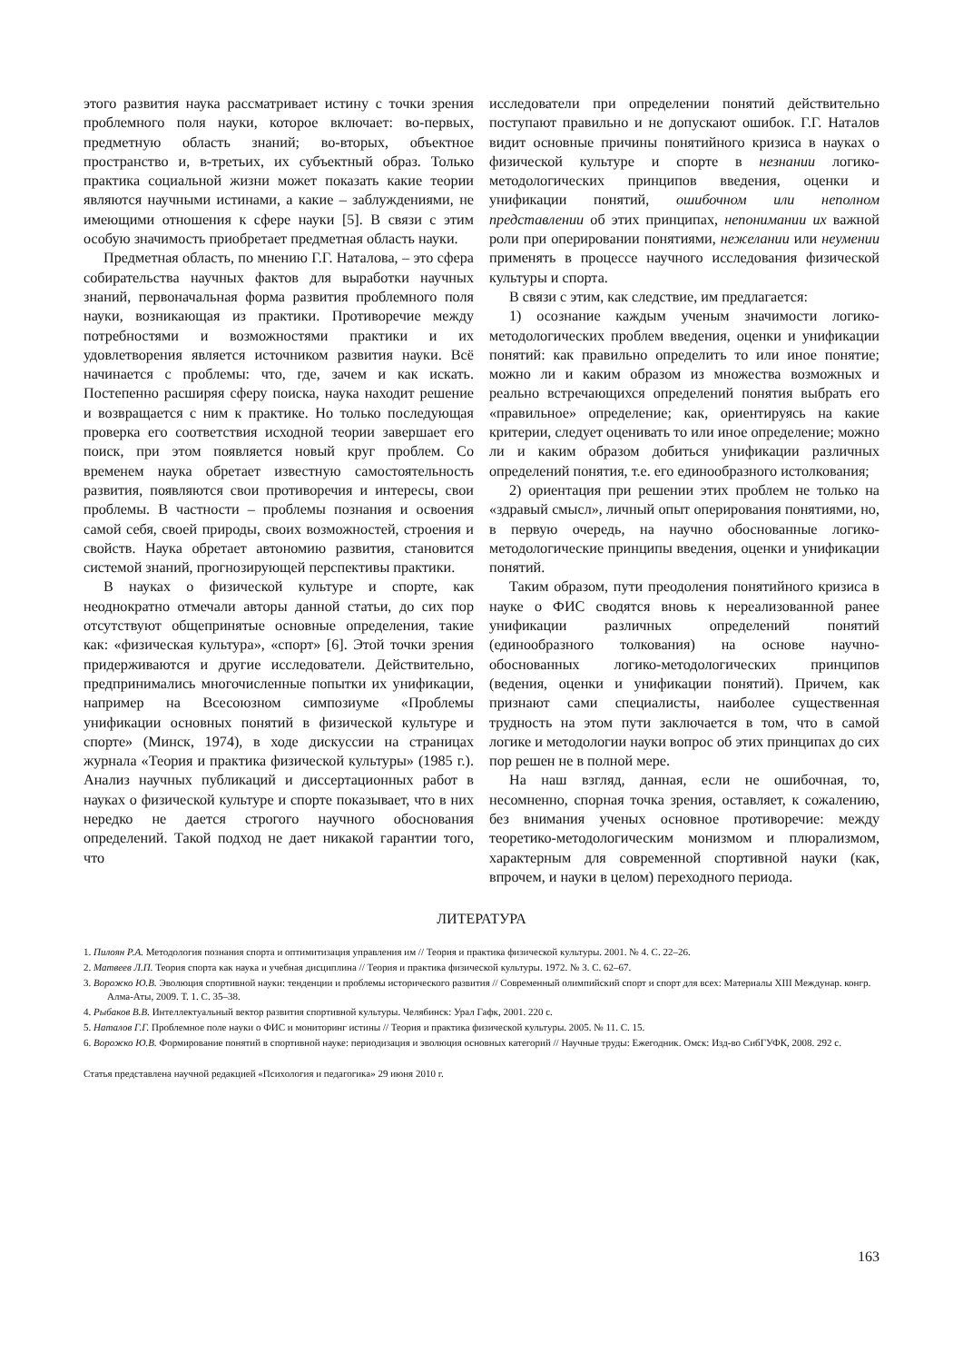этого развития наука рассматривает истину с точки зрения проблемного поля науки, которое включает: во-первых, предметную область знаний; во-вторых, объектное пространство и, в-третьих, их субъектный образ. Только практика социальной жизни может показать какие теории являются научными истинами, а какие – заблуждениями, не имеющими отношения к сфере науки [5]. В связи с этим особую значимость приобретает предметная область науки.
Предметная область, по мнению Г.Г. Наталова, – это сфера собирательства научных фактов для выработки научных знаний, первоначальная форма развития проблемного поля науки, возникающая из практики. Противоречие между потребностями и возможностями практики и их удовлетворения является источником развития науки. Всё начинается с проблемы: что, где, зачем и как искать. Постепенно расширяя сферу поиска, наука находит решение и возвращается с ним к практике. Но только последующая проверка его соответствия исходной теории завершает его поиск, при этом появляется новый круг проблем. Со временем наука обретает известную самостоятельность развития, появляются свои противоречия и интересы, свои проблемы. В частности – проблемы познания и освоения самой себя, своей природы, своих возможностей, строения и свойств. Наука обретает автономию развития, становится системой знаний, прогнозирующей перспективы практики.
В науках о физической культуре и спорте, как неоднократно отмечали авторы данной статьи, до сих пор отсутствуют общепринятые основные определения, такие как: «физическая культура», «спорт» [6]. Этой точки зрения придерживаются и другие исследователи. Действительно, предпринимались многочисленные попытки их унификации, например на Всесоюзном симпозиуме «Проблемы унификации основных понятий в физической культуре и спорте» (Минск, 1974), в ходе дискуссии на страницах журнала «Теория и практика физической культуры» (1985 г.). Анализ научных публикаций и диссертационных работ в науках о физической культуре и спорте показывает, что в них нередко не дается строгого научного обоснования определений. Такой подход не дает никакой гарантии того, что
исследователи при определении понятий действительно поступают правильно и не допускают ошибок. Г.Г. Наталов видит основные причины понятийного кризиса в науках о физической культуре и спорте в незнании логико-методологических принципов введения, оценки и унификации понятий, ошибочном или неполном представлении об этих принципах, непонимании их важной роли при оперировании понятиями, нежелании или неумении применять в процессе научного исследования физической культуры и спорта.
В связи с этим, как следствие, им предлагается:
1) осознание каждым ученым значимости логико-методологических проблем введения, оценки и унификации понятий: как правильно определить то или иное понятие; можно ли и каким образом из множества возможных и реально встречающихся определений понятия выбрать его «правильное» определение; как, ориентируясь на какие критерии, следует оценивать то или иное определение; можно ли и каким образом добиться унификации различных определений понятия, т.е. его единообразного истолкования;
2) ориентация при решении этих проблем не только на «здравый смысл», личный опыт оперирования понятиями, но, в первую очередь, на научно обоснованные логико-методологические принципы введения, оценки и унификации понятий.
Таким образом, пути преодоления понятийного кризиса в науке о ФИС сводятся вновь к нереализованной ранее унификации различных определений понятий (единообразного толкования) на основе научно-обоснованных логико-методологических принципов (ведения, оценки и унификации понятий). Причем, как признают сами специалисты, наиболее существенная трудность на этом пути заключается в том, что в самой логике и методологии науки вопрос об этих принципах до сих пор решен не в полной мере.
На наш взгляд, данная, если не ошибочная, то, несомненно, спорная точка зрения, оставляет, к сожалению, без внимания ученых основное противоречие: между теоретико-методологическим монизмом и плюрализмом, характерным для современной спортивной науки (как, впрочем, и науки в целом) переходного периода.
ЛИТЕРАТУРА
1. Пилоян Р.А. Методология познания спорта и оптимитизация управления им // Теория и практика физической культуры. 2001. № 4. С. 22–26.
2. Матвеев Л.П. Теория спорта как наука и учебная дисциплина // Теория и практика физической культуры. 1972. № 3. С. 62–67.
3. Ворожко Ю.В. Эволюция спортивной науки: тенденции и проблемы исторического развития // Современный олимпийский спорт и спорт для всех: Материалы XIII Междунар. конгр. Алма-Аты, 2009. Т. 1. С. 35–38.
4. Рыбаков В.В. Интеллектуальный вектор развития спортивной культуры. Челябинск: Урал Гафк, 2001. 220 с.
5. Наталов Г.Г. Проблемное поле науки о ФИС и мониторинг истины // Теория и практика физической культуры. 2005. № 11. С. 15.
6. Ворожко Ю.В. Формирование понятий в спортивной науке: периодизация и эволюция основных категорий // Научные труды: Ежегодник. Омск: Изд-во СибГУФК, 2008. 292 с.
Статья представлена научной редакцией «Психология и педагогика» 29 июня 2010 г.
163